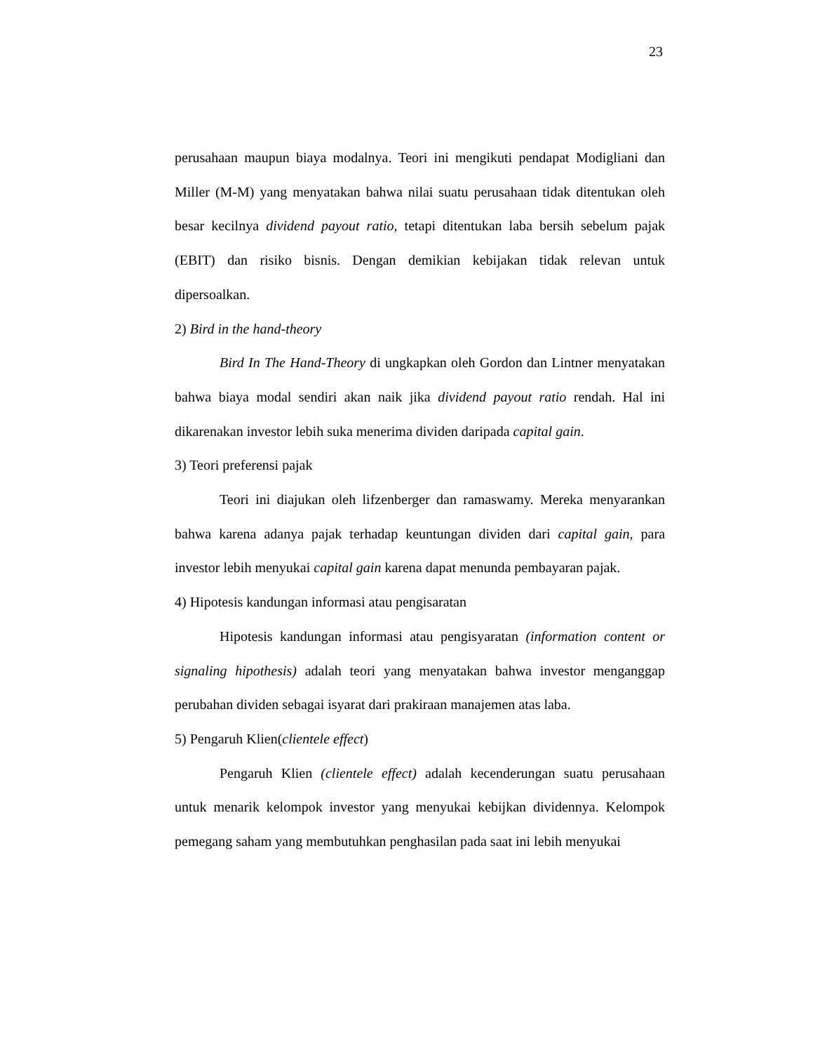23
perusahaan maupun biaya modalnya. Teori ini mengikuti pendapat Modigliani dan Miller (M-M) yang menyatakan bahwa nilai suatu perusahaan tidak ditentukan oleh besar kecilnya dividend payout ratio, tetapi ditentukan laba bersih sebelum pajak (EBIT) dan risiko bisnis. Dengan demikian kebijakan tidak relevan untuk dipersoalkan.
2) Bird in the hand-theory
Bird In The Hand-Theory di ungkapkan oleh Gordon dan Lintner menyatakan bahwa biaya modal sendiri akan naik jika dividend payout ratio rendah. Hal ini dikarenakan investor lebih suka menerima dividen daripada capital gain.
3) Teori preferensi pajak
Teori ini diajukan oleh lifzenberger dan ramaswamy. Mereka menyarankan bahwa karena adanya pajak terhadap keuntungan dividen dari capital gain, para investor lebih menyukai capital gain karena dapat menunda pembayaran pajak.
4) Hipotesis kandungan informasi atau pengisaratan
Hipotesis kandungan informasi atau pengisyaratan (information content or signaling hipothesis) adalah teori yang menyatakan bahwa investor menganggap perubahan dividen sebagai isyarat dari prakiraan manajemen atas laba.
5) Pengaruh Klien(clientele effect)
Pengaruh Klien (clientele effect) adalah kecenderungan suatu perusahaan untuk menarik kelompok investor yang menyukai kebijkan dividennya. Kelompok pemegang saham yang membutuhkan penghasilan pada saat ini lebih menyukai